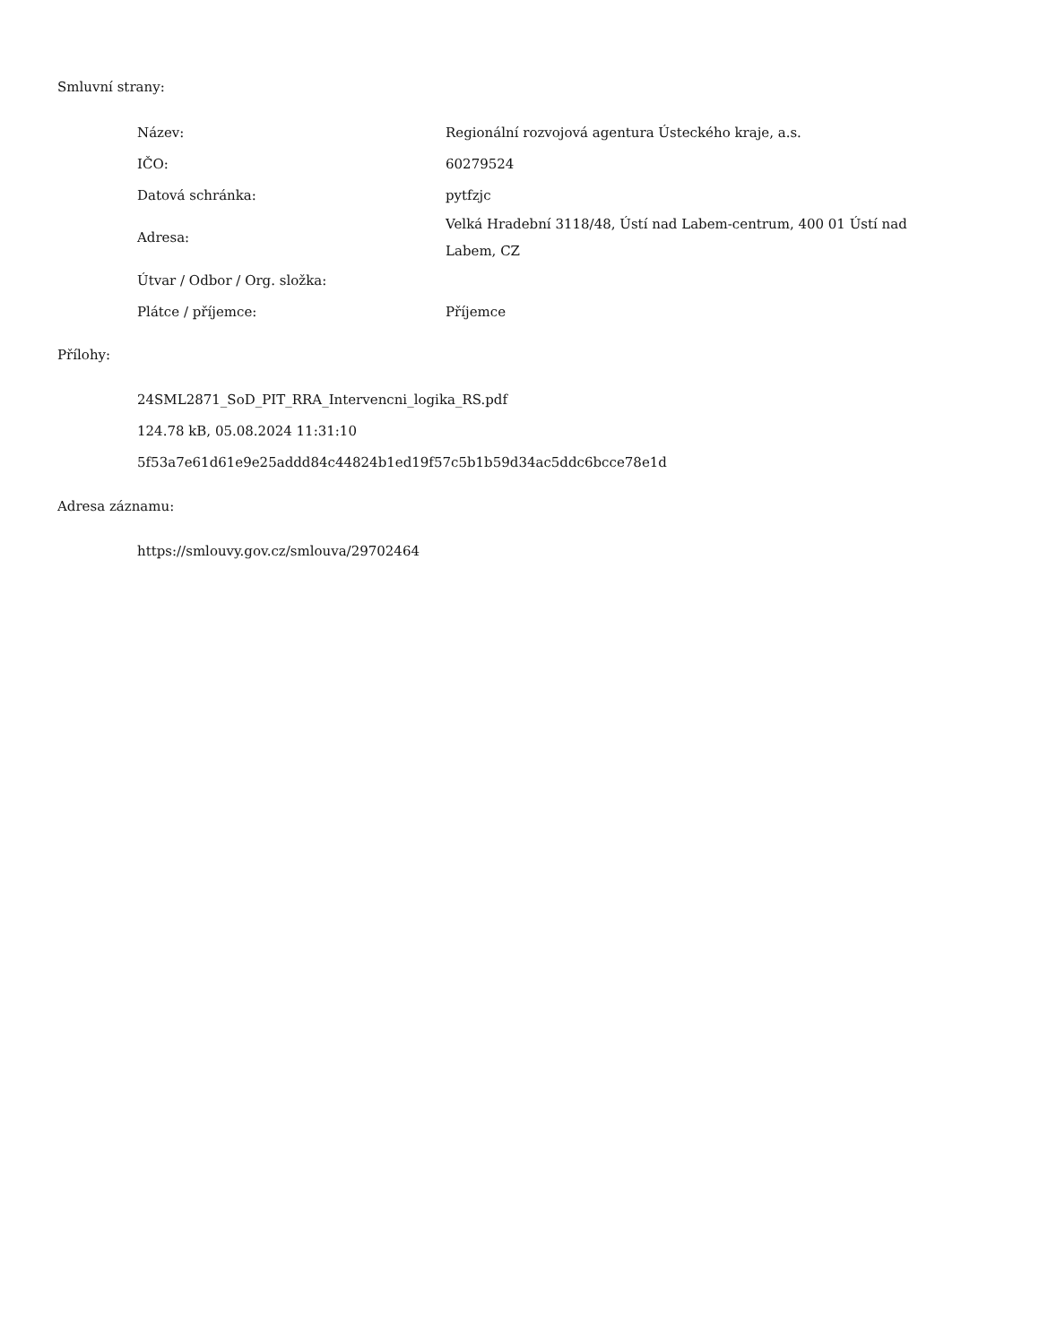Smluvní strany:
| Název: | Regionální rozvojová agentura Ústeckého kraje, a.s. |
| IČO: | 60279524 |
| Datová schránka: | pytfzjc |
| Adresa: | Velká Hradební 3118/48, Ústí nad Labem-centrum, 400 01 Ústí nad Labem, CZ |
| Útvar / Odbor / Org. složka: | |
| Plátce / příjemce: | Příjemce |
Přílohy:
24SML2871_SoD_PIT_RRA_Intervencni_logika_RS.pdf
124.78 kB, 05.08.2024 11:31:10
5f53a7e61d61e9e25addd84c44824b1ed19f57c5b1b59d34ac5ddc6bcce78e1d
Adresa záznamu:
https://smlouvy.gov.cz/smlouva/29702464